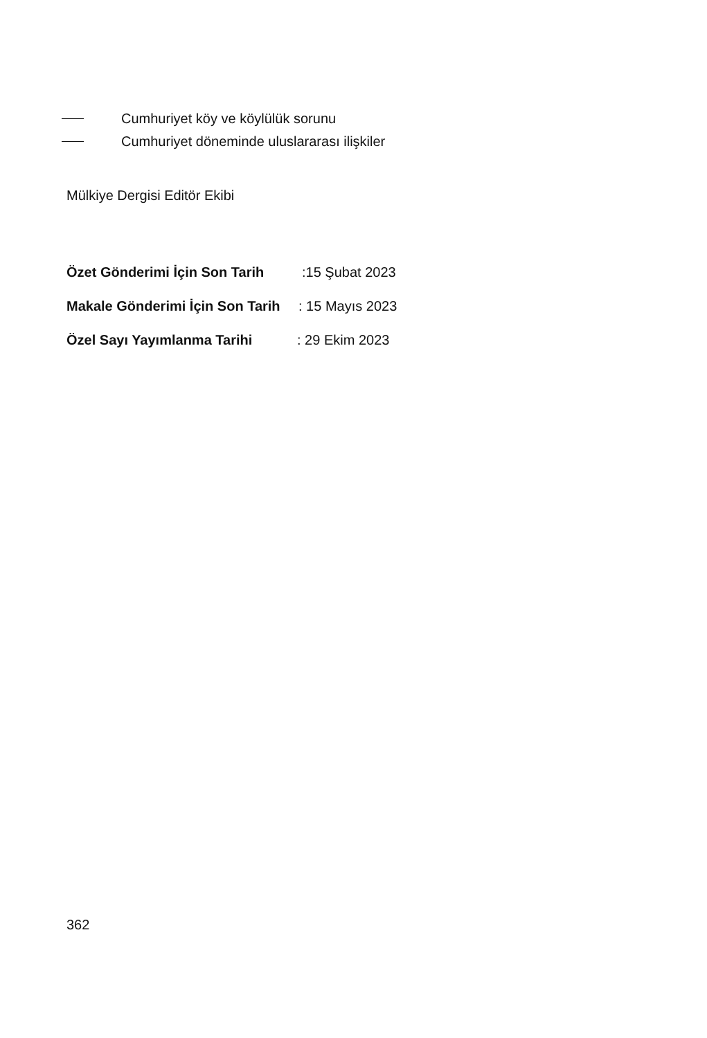Cumhuriyet köy ve köylülük sorunu
Cumhuriyet döneminde uluslararası ilişkiler
Mülkiye Dergisi Editör Ekibi
Özet Gönderimi İçin Son Tarih:15 Şubat 2023
Makale Gönderimi İçin Son Tarih: 15 Mayıs 2023
Özel Sayı Yayımlanma Tarihi: 29 Ekim 2023
362